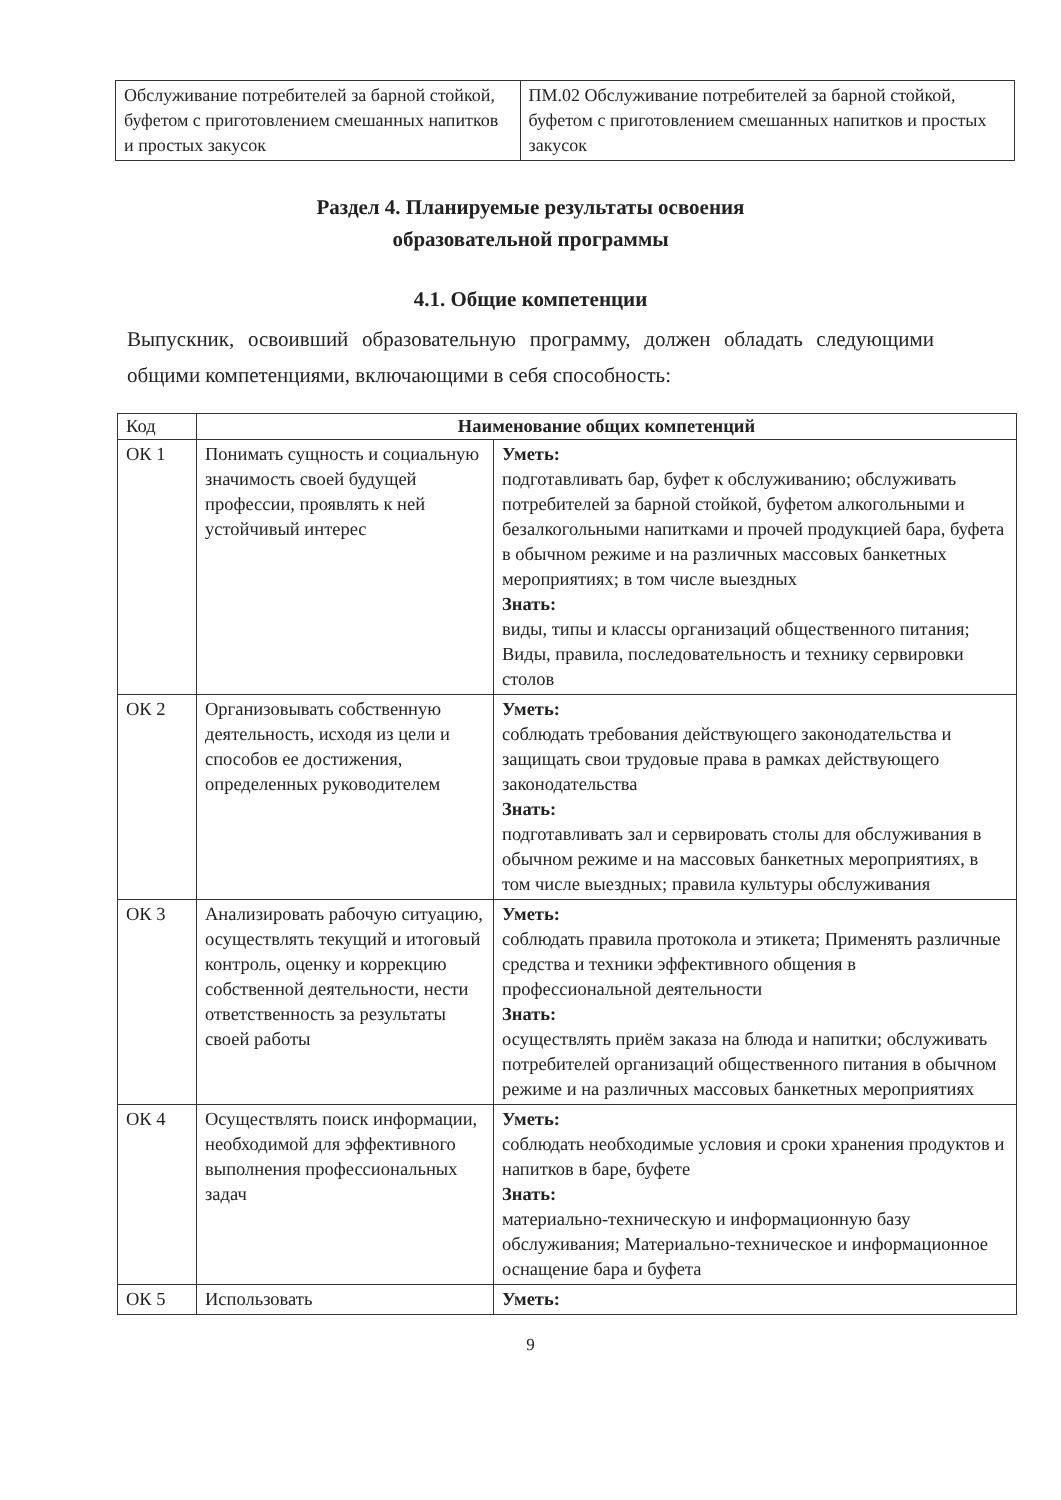| Обслуживание потребителей за барной стойкой, буфетом с приготовлением смешанных напитков и простых закусок | ПМ.02 Обслуживание потребителей за барной стойкой, буфетом с приготовлением смешанных напитков и простых закусок |
Раздел 4. Планируемые результаты освоения
образовательной программы
4.1. Общие компетенции
Выпускник, освоивший образовательную программу, должен обладать следующими общими компетенциями, включающими в себя способность:
| Код | Наименование общих компетенций | |
| --- | --- | --- |
| ОК 1 | Понимать сущность и социальную значимость своей будущей профессии, проявлять к ней устойчивый интерес | Уметь: подготавливать бар, буфет к обслуживанию; обслуживать потребителей за барной стойкой, буфетом алкогольными и безалкогольными напитками и прочей продукцией бара, буфета в обычном режиме и на различных массовых банкетных мероприятиях; в том числе выездных Знать: виды, типы и классы организаций общественного питания; Виды, правила, последовательность и технику сервировки столов |
| ОК 2 | Организовывать собственную деятельность, исходя из цели и способов ее достижения, определенных руководителем | Уметь: соблюдать требования действующего законодательства и защищать свои трудовые права в рамках действующего законодательства Знать: подготавливать зал и сервировать столы для обслуживания в обычном режиме и на массовых банкетных мероприятиях, в том числе выездных; правила культуры обслуживания |
| ОК 3 | Анализировать рабочую ситуацию, осуществлять текущий и итоговый контроль, оценку и коррекцию собственной деятельности, нести ответственность за результаты своей работы | Уметь: соблюдать правила протокола и этикета; Применять различные средства и техники эффективного общения в профессиональной деятельности Знать: осуществлять приём заказа на блюда и напитки; обслуживать потребителей организаций общественного питания в обычном режиме и на различных массовых банкетных мероприятиях |
| ОК 4 | Осуществлять поиск информации, необходимой для эффективного выполнения профессиональных задач | Уметь: соблюдать необходимые условия и сроки хранения продуктов и напитков в баре, буфете Знать: материально-техническую и информационную базу обслуживания; Материально-техническое и информационное оснащение бара и буфета |
| ОК 5 | Использовать | Уметь: |
9